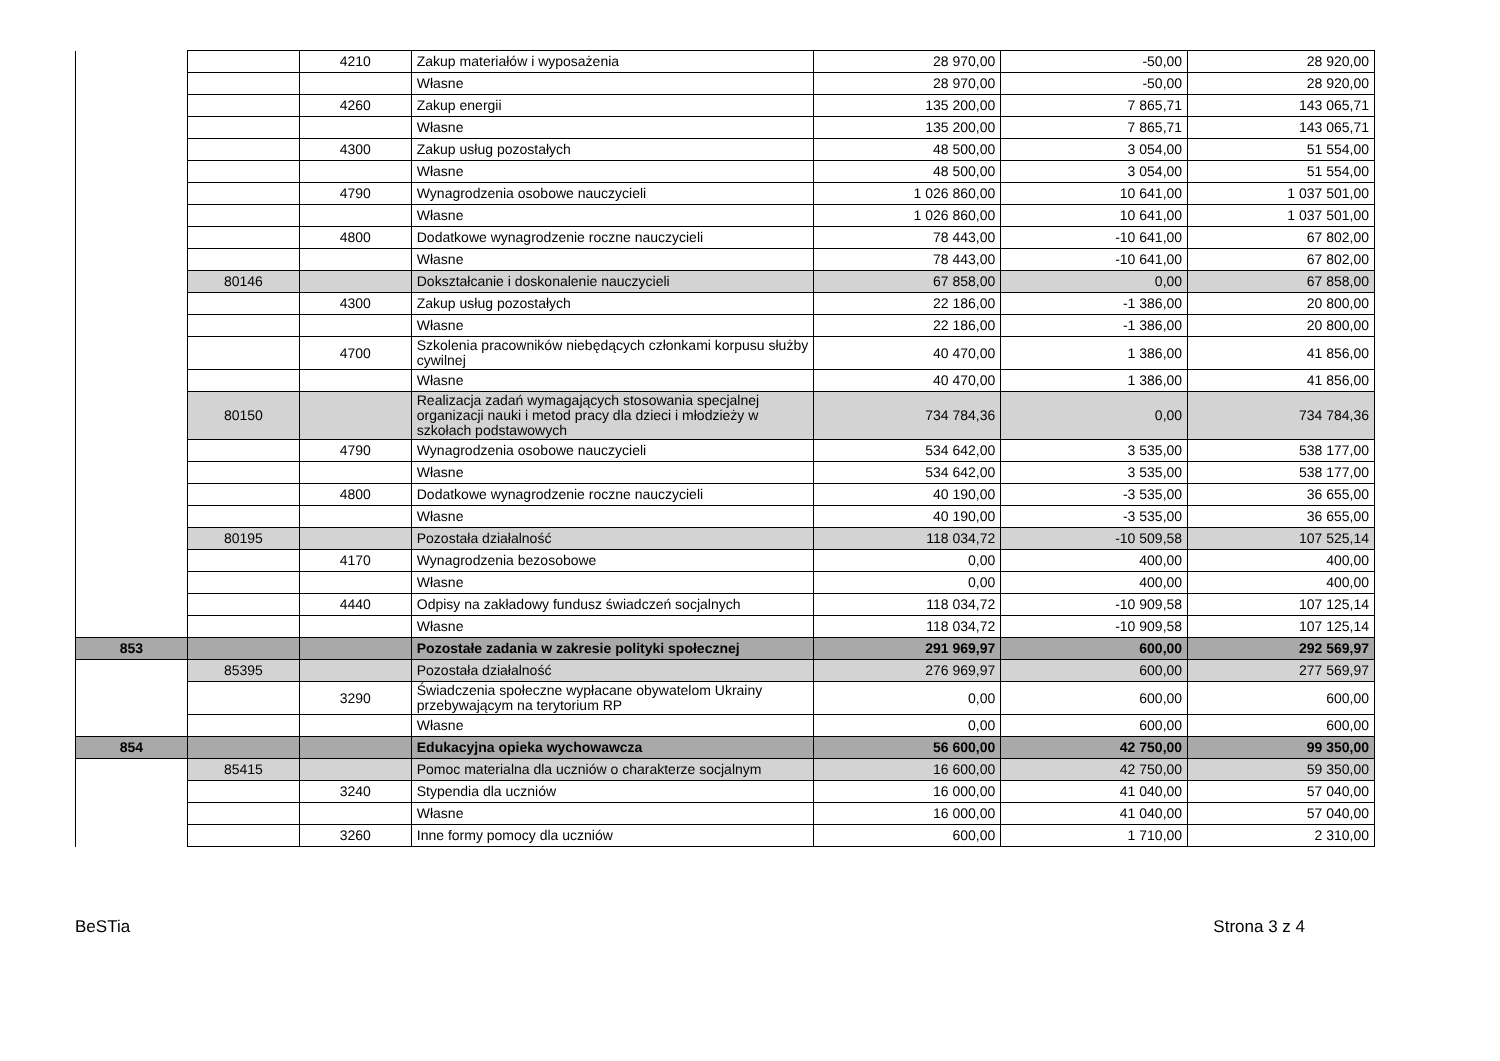| | | 4210 | Zakup materiałów i wyposażenia | 28 970,00 | -50,00 | 28 920,00 |
| | | | Własne | 28 970,00 | -50,00 | 28 920,00 |
| | | 4260 | Zakup energii | 135 200,00 | 7 865,71 | 143 065,71 |
| | | | Własne | 135 200,00 | 7 865,71 | 143 065,71 |
| | | 4300 | Zakup usług pozostałych | 48 500,00 | 3 054,00 | 51 554,00 |
| | | | Własne | 48 500,00 | 3 054,00 | 51 554,00 |
| | | 4790 | Wynagrodzenia osobowe nauczycieli | 1 026 860,00 | 10 641,00 | 1 037 501,00 |
| | | | Własne | 1 026 860,00 | 10 641,00 | 1 037 501,00 |
| | | 4800 | Dodatkowe wynagrodzenie roczne nauczycieli | 78 443,00 | -10 641,00 | 67 802,00 |
| | | | Własne | 78 443,00 | -10 641,00 | 67 802,00 |
| | 80146 | | Dokształcanie i doskonalenie nauczycieli | 67 858,00 | 0,00 | 67 858,00 |
| | | 4300 | Zakup usług pozostałych | 22 186,00 | -1 386,00 | 20 800,00 |
| | | | Własne | 22 186,00 | -1 386,00 | 20 800,00 |
| | | 4700 | Szkolenia pracowników niebędących członkami korpusu służby cywilnej | 40 470,00 | 1 386,00 | 41 856,00 |
| | | | Własne | 40 470,00 | 1 386,00 | 41 856,00 |
| | 80150 | | Realizacja zadań wymagających stosowania specjalnej organizacji nauki i metod pracy dla dzieci i młodzieży w szkołach podstawowych | 734 784,36 | 0,00 | 734 784,36 |
| | | 4790 | Wynagrodzenia osobowe nauczycieli | 534 642,00 | 3 535,00 | 538 177,00 |
| | | | Własne | 534 642,00 | 3 535,00 | 538 177,00 |
| | | 4800 | Dodatkowe wynagrodzenie roczne nauczycieli | 40 190,00 | -3 535,00 | 36 655,00 |
| | | | Własne | 40 190,00 | -3 535,00 | 36 655,00 |
| | 80195 | | Pozostała działalność | 118 034,72 | -10 509,58 | 107 525,14 |
| | | 4170 | Wynagrodzenia bezosobowe | 0,00 | 400,00 | 400,00 |
| | | | Własne | 0,00 | 400,00 | 400,00 |
| | | 4440 | Odpisy na zakładowy fundusz świadczeń socjalnych | 118 034,72 | -10 909,58 | 107 125,14 |
| | | | Własne | 118 034,72 | -10 909,58 | 107 125,14 |
| 853 | | | Pozostałe zadania w zakresie polityki społecznej | 291 969,97 | 600,00 | 292 569,97 |
| | 85395 | | Pozostała działalność | 276 969,97 | 600,00 | 277 569,97 |
| | | 3290 | Świadczenia społeczne wypłacane obywatelom Ukrainy przebywającym na terytorium RP | 0,00 | 600,00 | 600,00 |
| | | | Własne | 0,00 | 600,00 | 600,00 |
| 854 | | | Edukacyjna opieka wychowawcza | 56 600,00 | 42 750,00 | 99 350,00 |
| | 85415 | | Pomoc materialna dla uczniów o charakterze socjalnym | 16 600,00 | 42 750,00 | 59 350,00 |
| | | 3240 | Stypendia dla uczniów | 16 000,00 | 41 040,00 | 57 040,00 |
| | | | Własne | 16 000,00 | 41 040,00 | 57 040,00 |
| | | 3260 | Inne formy pomocy dla uczniów | 600,00 | 1 710,00 | 2 310,00 |
BeSTia Strona 3 z 4